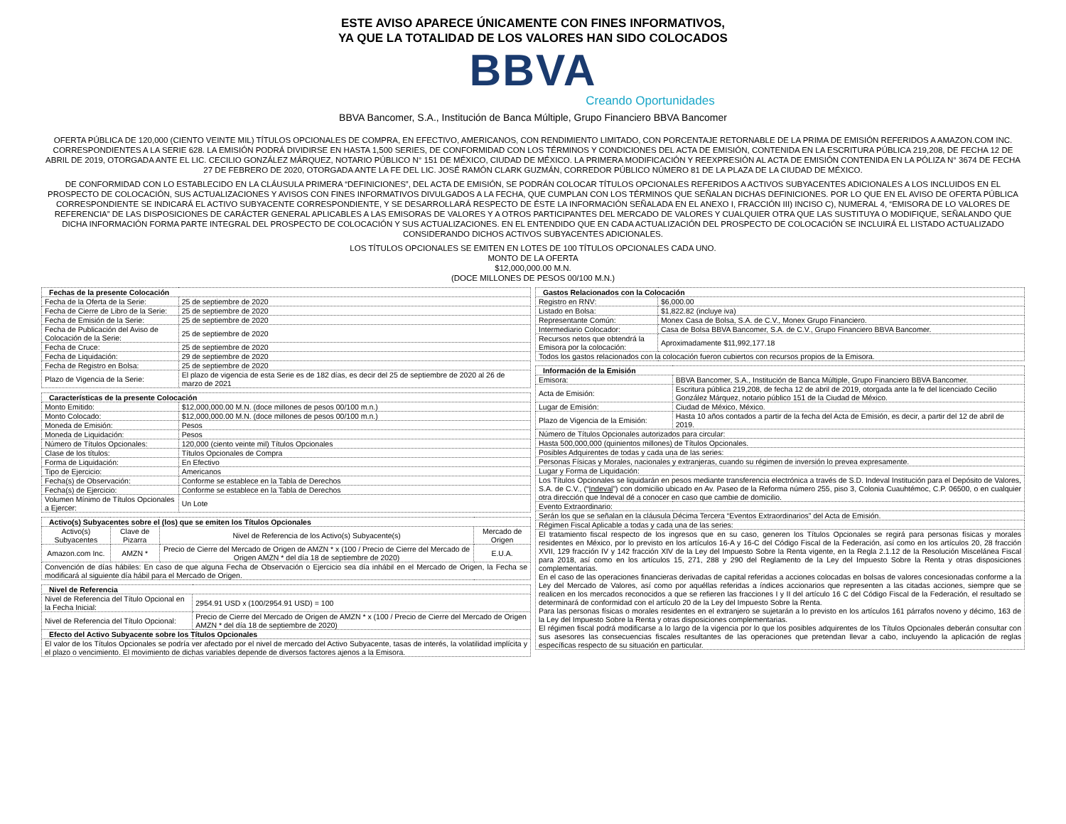ESTE AVISO APARECE ÚNICAMENTE CON FINES INFORMATIVOS,
YA QUE LA TOTALIDAD DE LOS VALORES HAN SIDO COLOCADOS
BBVA
Creando Oportunidades
BBVA Bancomer, S.A., Institución de Banca Múltiple, Grupo Financiero BBVA Bancomer
OFERTA PÚBLICA DE 120,000 (CIENTO VEINTE MIL) TÍTULOS OPCIONALES DE COMPRA, EN EFECTIVO, AMERICANOS, CON RENDIMIENTO LIMITADO, CON PORCENTAJE RETORNABLE DE LA PRIMA DE EMISIÓN REFERIDOS A AMAZON.COM INC. CORRESPONDIENTES A LA SERIE 628. LA EMISIÓN PODRÁ DIVIDIRSE EN HASTA 1,500 SERIES, DE CONFORMIDAD CON LOS TÉRMINOS Y CONDICIONES DEL ACTA DE EMISIÓN, CONTENIDA EN LA ESCRITURA PÚBLICA 219,208, DE FECHA 12 DE ABRIL DE 2019, OTORGADA ANTE EL LIC. CECILIO GONZÁLEZ MÁRQUEZ, NOTARIO PÚBLICO N° 151 DE MÉXICO, CIUDAD DE MÉXICO. LA PRIMERA MODIFICACIÓN Y REEXPRESIÓN AL ACTA DE EMISIÓN CONTENIDA EN LA PÓLIZA N° 3674 DE FECHA 27 DE FEBRERO DE 2020, OTORGADA ANTE LA FE DEL LIC. JOSÉ RAMÓN CLARK GUZMÁN, CORREDOR PÚBLICO NÚMERO 81 DE LA PLAZA DE LA CIUDAD DE MÉXICO.
DE CONFORMIDAD CON LO ESTABLECIDO EN LA CLÁUSULA PRIMERA “DEFINICIONES”, DEL ACTA DE EMISIÓN, SE PODRÁN COLOCAR TÍTULOS OPCIONALES REFERIDOS A ACTIVOS SUBYACENTES ADICIONALES A LOS INCLUIDOS EN EL PROSPECTO DE COLOCACIÓN, SUS ACTUALIZACIONES Y AVISOS CON FINES INFORMATIVOS DIVULGADOS A LA FECHA, QUE CUMPLAN CON LOS TÉRMINOS QUE SEÑALAN DICHAS DEFINICIONES. POR LO QUE EN EL AVISO DE OFERTA PÚBLICA CORRESPONDIENTE SE INDICARÁ EL ACTIVO SUBYACENTE CORRESPONDIENTE, Y SE DESARROLLARÁ RESPECTO DE ÉSTE LA INFORMACIÓN SEÑALADA EN EL ANEXO I, FRACCIÓN III) INCISO C), NUMERAL 4, “EMISORA DE LO VALORES DE REFERENCIA” DE LAS DISPOSICIONES DE CARÁCTER GENERAL APLICABLES A LAS EMISORAS DE VALORES Y A OTROS PARTICIPANTES DEL MERCADO DE VALORES Y CUALQUIER OTRA QUE LAS SUSTITUYA O MODIFIQUE, SEÑALANDO QUE DICHA INFORMACIÓN FORMA PARTE INTEGRAL DEL PROSPECTO DE COLOCACIÓN Y SUS ACTUALIZACIONES. EN EL ENTENDIDO QUE EN CADA ACTUALIZACIÓN DEL PROSPECTO DE COLOCACIÓN SE INCLUIRÁ EL LISTADO ACTUALIZADO CONSIDERANDO DICHOS ACTIVOS SUBYACENTES ADICIONALES.
LOS TÍTULOS OPCIONALES SE EMITEN EN LOTES DE 100 TÍTULOS OPCIONALES CADA UNO.
MONTO DE LA OFERTA
$12,000,000.00 M.N.
(DOCE MILLONES DE PESOS 00/100 M.N.)
| Fechas de la presente Colocación | |
| --- | --- |
| Fecha de la Oferta de la Serie: | 25 de septiembre de 2020 |
| Fecha de Cierre de Libro de la Serie: | 25 de septiembre de 2020 |
| Fecha de Emisión de la Serie: | 25 de septiembre de 2020 |
| Fecha de Publicación del Aviso de Colocación de la Serie: | 25 de septiembre de 2020 |
| Fecha de Cruce: | 25 de septiembre de 2020 |
| Fecha de Liquidación: | 29 de septiembre de 2020 |
| Fecha de Registro en Bolsa: | 25 de septiembre de 2020 |
| Plazo de Vigencia de la Serie: | El plazo de vigencia de esta Serie es de 182 días, es decir del 25 de septiembre de 2020 al 26 de marzo de 2021 |
| Características de la presente Colocación | |
| --- | --- |
| Monto Emitido: | $12,000,000.00 M.N. (doce millones de pesos 00/100 m.n.) |
| Monto Colocado: | $12,000,000.00 M.N. (doce millones de pesos 00/100 m.n.) |
| Moneda de Emisión: | Pesos |
| Moneda de Liquidación: | Pesos |
| Número de Títulos Opcionales: | 120,000 (ciento veinte mil) Títulos Opcionales |
| Clase de los títulos: | Títulos Opcionales de Compra |
| Forma de Liquidación: | En Efectivo |
| Tipo de Ejercicio: | Americanos |
| Fecha(s) de Observación: | Conforme se establece en la Tabla de Derechos |
| Fecha(s) de Ejercicio: | Conforme se establece en la Tabla de Derechos |
| Volumen Mínimo de Títulos Opcionales a Ejercer: | Un Lote |
| Activo(s) Subyacentes sobre el (los) que se emiten los Títulos Opcionales | | | |
| --- | --- | --- | --- |
| Activo(s) Subyacentes | Clave de Pizarra | Nivel de Referencia de los Activo(s) Subyacente(s) | Mercado de Origen |
| Amazon.com Inc. | AMZN * | Precio de Cierre del Mercado de Origen de AMZN * x (100 / Precio de Cierre del Mercado de Origen AMZN * del día 18 de septiembre de 2020) | E.U.A. |
| Convención de días hábiles: En caso de que alguna Fecha de Observación o Ejercicio sea día inhábil en el Mercado de Origen, la Fecha se modificará al siguiente día hábil para el Mercado de Origen. | | | |
| Nivel de Referencia | |
| --- | --- |
| Nivel de Referencia del Título Opcional en la Fecha Inicial: | 2954.91 USD x (100/2954.91 USD) = 100 |
| Nivel de Referencia del Título Opcional: | Precio de Cierre del Mercado de Origen de AMZN * x (100 / Precio de Cierre del Mercado de Origen AMZN * del día 18 de septiembre de 2020) |
| Efecto del Activo Subyacente sobre los Títulos Opcionales | |
| El valor de los Títulos Opcionales se podría ver afectado por el nivel de mercado del Activo Subyacente, tasas de interés, la volatilidad implícita y el plazo o vencimiento. El movimiento de dichas variables depende de diversos factores ajenos a la Emisora. | |
| Gastos Relacionados con la Colocación | |
| --- | --- |
| Registro en RNV: | $6,000.00 |
| Listado en Bolsa: | $1,822.82 (incluye iva) |
| Representante Común: | Monex Casa de Bolsa, S.A. de C.V., Monex Grupo Financiero. |
| Intermediario Colocador: | Casa de Bolsa BBVA Bancomer, S.A. de C.V., Grupo Financiero BBVA Bancomer. |
| Recursos netos que obtendrá la Emisora por la colocación: | Aproximadamente $11,992,177.18 |
| Todos los gastos relacionados con la colocación fueron cubiertos con recursos propios de la Emisora. | |
| Información de la Emisión | |
| --- | --- |
| Emisora: | BBVA Bancomer, S.A., Institución de Banca Múltiple, Grupo Financiero BBVA Bancomer. |
| Acta de Emisión: | Escritura pública 219,208, de fecha 12 de abril de 2019, otorgada ante la fe del licenciado Cecilio González Márquez, notario público 151 de la Ciudad de México. |
| Lugar de Emisión: | Ciudad de México, México. |
| Plazo de Vigencia de la Emisión: | Hasta 10 años contados a partir de la fecha del Acta de Emisión, es decir, a partir del 12 de abril de 2019. |
| Número de Títulos Opcionales autorizados para circular: | |
| Hasta 500,000,000 (quinientos millones) de Títulos Opcionales. | |
| Posibles Adquirentes de todas y cada una de las series: | |
| Personas Físicas y Morales, nacionales y extranjeras, cuando su régimen de inversión lo prevea expresamente. | |
| Lugar y Forma de Liquidación: | |
| Los Títulos Opcionales se liquidarán en pesos mediante transferencia electrónica a través de S.D. Indeval Institución para el Depósito de Valores, S.A. de C.V., (“ Indeval ”) con domicilio ubicado en Av. Paseo de la Reforma número 255, piso 3, Colonia Cuauhtémoc, C.P. 06500, o en cualquier otra dirección que Indeval dé a conocer en caso que cambie de domicilio. | |
| Evento Extraordinario: | |
| Serán los que se señalan en la cláusula Décima Tercera “Eventos Extraordinarios” del Acta de Emisión. | |
| Régimen Fiscal Aplicable a todas y cada una de las series: | |
| El tratamiento fiscal respecto de los ingresos que en su caso, generen los Títulos Opcionales se regirá para personas físicas y morales residentes en México, por lo previsto en los artículos 16-A y 16-C del Código Fiscal de la Federación, así como en los artículos 20, 28 fracción XVII, 129 fracción IV y 142 fracción XIV de la Ley del Impuesto Sobre la Renta vigente, en la Regla 2.1.12 de la Resolución Miscelánea Fiscal para 2018, así como en los artículos 15, 271, 288 y 290 del Reglamento de la Ley del Impuesto Sobre la Renta y otras disposiciones complementarias. En el caso de las operaciones financieras derivadas de capital referidas a acciones colocadas en bolsas de valores concesionadas conforme a la Ley del Mercado de Valores, así como por aquéllas referidas a índices accionarios que representen a las citadas acciones, siempre que se realicen en los mercados reconocidos a que se refieren las fracciones I y II del artículo 16 C del Código Fiscal de la Federación, el resultado se determinará de conformidad con el artículo 20 de la Ley del Impuesto Sobre la Renta. Para las personas físicas o morales residentes en el extranjero se sujetarán a lo previsto en los artículos 161 párrafos noveno y décimo, 163 de la Ley del Impuesto Sobre la Renta y otras disposiciones complementarias. El régimen fiscal podrá modificarse a lo largo de la vigencia por lo que los posibles adquirentes de los Títulos Opcionales deberán consultar con sus asesores las consecuencias fiscales resultantes de las operaciones que pretendan llevar a cabo, incluyendo la aplicación de reglas específicas respecto de su situación en particular. | |